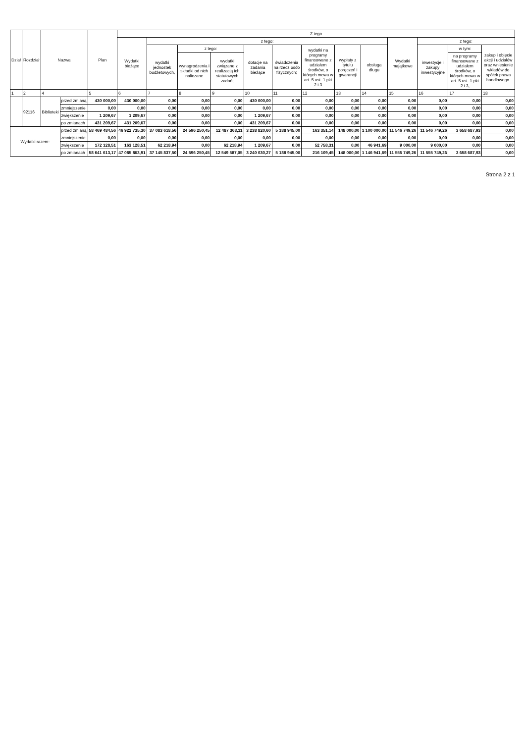| Dział | Rozdział | Nazwa | | Plan | Z tego | | | | | | | | | | | | |
| --- | --- | --- | --- | --- | --- | --- | --- | --- | --- | --- | --- | --- | --- | --- | --- | --- | --- |
| | | | | | Wydatki bieżące | z tego: | | | | | | | | Wydatki majątkowe | z tego: | | |
| | | | | | | wydatki jednostek budżetowych, | z tego: | | dotacje na zadania bieżące | świadczenia na rzecz osób fizycznych; | wydatki na programy finansowane z udziałem środków, o których mowa w art. 5 ust. 1 pkt 2 i 3 | wypłaty z tytułu poręczeń i gwarancji | obsługa długu | | inwestycje i zakupy inwestycyjne | w tym: | zakup i objęcie akcji i udziałów oraz wniesienie wkładów do spółek prawa handlowego. |
| | | | | | | | wynagrodzenia i składki od nich naliczane | wydatki związane z realizacją ich statutowych zadań; | | | | | | | | na programy finansowane z udziałem środków, o których mowa w art. 5 ust. 1 pkt 2 i 3, | |
| 1 | 2 | 4 | | 5 | 6 | 7 | 8 | 9 | 10 | 11 | 12 | 13 | 14 | 15 | 16 | 17 | 18 |
| | 92116 | Biblioteki | przed zmianą | 430 000,00 | 430 000,00 | 0,00 | 0,00 | 0,00 | 430 000,00 | 0,00 | 0,00 | 0,00 | 0,00 | 0,00 | 0,00 | 0,00 | 0,00 |
| | | | zmniejszenie | 0,00 | 0,00 | 0,00 | 0,00 | 0,00 | 0,00 | 0,00 | 0,00 | 0,00 | 0,00 | 0,00 | 0,00 | 0,00 | 0,00 |
| | | | zwiększenie | 1 209,67 | 1 209,67 | 0,00 | 0,00 | 0,00 | 1 209,67 | 0,00 | 0,00 | 0,00 | 0,00 | 0,00 | 0,00 | 0,00 | 0,00 |
| | | | po zmianach | 431 209,67 | 431 209,67 | 0,00 | 0,00 | 0,00 | 431 209,67 | 0,00 | 0,00 | 0,00 | 0,00 | 0,00 | 0,00 | 0,00 | 0,00 |
| Wydatki razem: | | | przed zmianą | 58 469 484,56 | 46 922 735,30 | 37 083 618,56 | 24 596 250,45 | 12 487 368,11 | 3 238 820,60 | 5 188 945,00 | 163 351,14 | 148 000,00 | 1 100 000,00 | 11 546 749,26 | 11 546 749,26 | 3 658 687,93 | 0,00 |
| | | | zmniejszenie | 0,00 | 0,00 | 0,00 | 0,00 | 0,00 | 0,00 | 0,00 | 0,00 | 0,00 | 0,00 | 0,00 | 0,00 | 0,00 | 0,00 |
| | | | zwiększenie | 172 128,51 | 163 128,51 | 62 218,94 | 0,00 | 62 218,94 | 1 209,67 | 0,00 | 52 758,31 | 0,00 | 46 941,69 | 9 000,00 | 9 000,00 | 0,00 | 0,00 |
| | | | po zmianach | 58 641 613,17 | 47 085 863,91 | 37 145 837,50 | 24 596 250,45 | 12 549 587,05 | 3 240 030,27 | 5 188 945,00 | 216 109,45 | 148 000,00 | 1 146 941,69 | 11 555 749,26 | 11 555 749,26 | 3 658 687,93 | 0,00 |
Strona 2 z 1